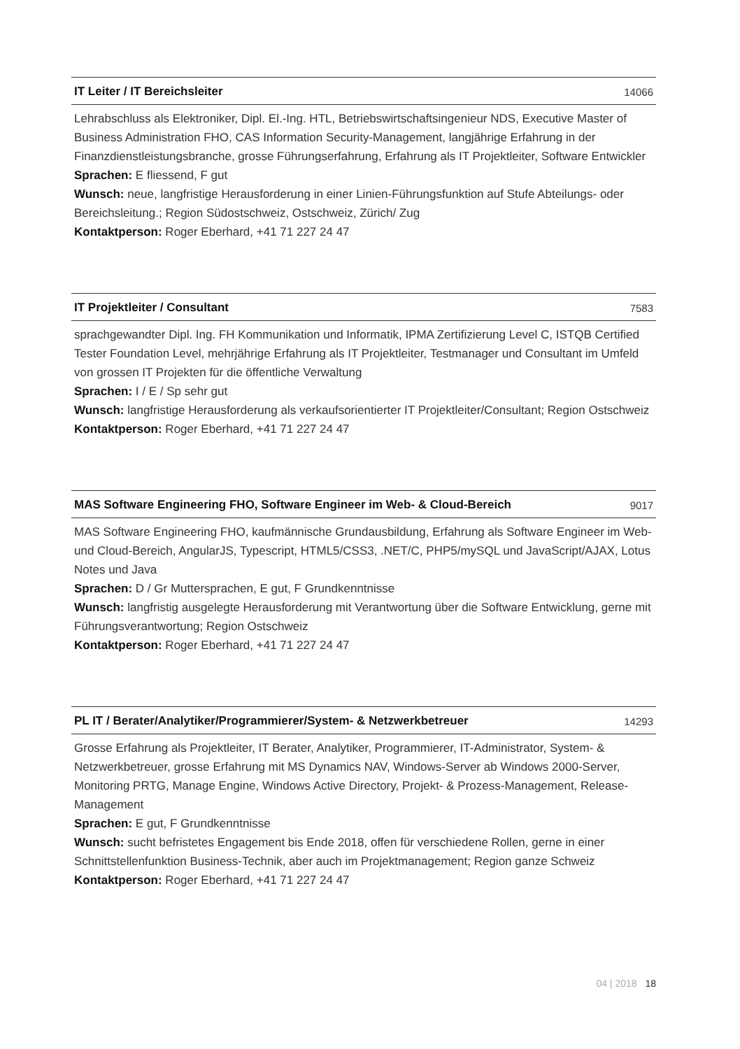IT Leiter / IT Bereichsleiter 14066
Lehrabschluss als Elektroniker, Dipl. El.-Ing. HTL, Betriebswirtschaftsingenieur NDS, Executive Master of Business Administration FHO, CAS Information Security-Management, langjährige Erfahrung in der Finanzdienstleistungsbranche, grosse Führungserfahrung, Erfahrung als IT Projektleiter, Software Entwickler
Sprachen: E fliessend, F gut
Wunsch: neue, langfristige Herausforderung in einer Linien-Führungsfunktion auf Stufe Abteilungs- oder Bereichsleitung.; Region Südostschweiz, Ostschweiz, Zürich/ Zug
Kontaktperson: Roger Eberhard, +41 71 227 24 47
IT Projektleiter / Consultant 7583
sprachgewandter Dipl. Ing. FH Kommunikation und Informatik, IPMA Zertifizierung Level C, ISTQB Certified Tester Foundation Level, mehrjährige Erfahrung als IT Projektleiter, Testmanager und Consultant im Umfeld von grossen IT Projekten für die öffentliche Verwaltung
Sprachen: I / E / Sp sehr gut
Wunsch: langfristige Herausforderung als verkaufsorientierter IT Projektleiter/Consultant; Region Ostschweiz
Kontaktperson: Roger Eberhard, +41 71 227 24 47
MAS Software Engineering FHO, Software Engineer im Web- & Cloud-Bereich 9017
MAS Software Engineering FHO, kaufmännische Grundausbildung, Erfahrung als Software Engineer im Web- und Cloud-Bereich, AngularJS, Typescript, HTML5/CSS3, .NET/C, PHP5/mySQL und JavaScript/AJAX, Lotus Notes und Java
Sprachen: D / Gr Muttersprachen, E gut, F Grundkenntnisse
Wunsch: langfristig ausgelegte Herausforderung mit Verantwortung über die Software Entwicklung, gerne mit Führungsverantwortung; Region Ostschweiz
Kontaktperson: Roger Eberhard, +41 71 227 24 47
PL IT / Berater/Analytiker/Programmierer/System- & Netzwerkbetreuer 14293
Grosse Erfahrung als Projektleiter, IT Berater, Analytiker, Programmierer, IT-Administrator, System- & Netzwerkbetreuer, grosse Erfahrung mit MS Dynamics NAV, Windows-Server ab Windows 2000-Server, Monitoring PRTG, Manage Engine, Windows Active Directory, Projekt- & Prozess-Management, Release-Management
Sprachen: E gut, F Grundkenntnisse
Wunsch: sucht befristetes Engagement bis Ende 2018, offen für verschiedene Rollen, gerne in einer Schnittstellenfunktion Business-Technik, aber auch im Projektmanagement; Region ganze Schweiz
Kontaktperson: Roger Eberhard, +41 71 227 24 47
04 | 2018 18